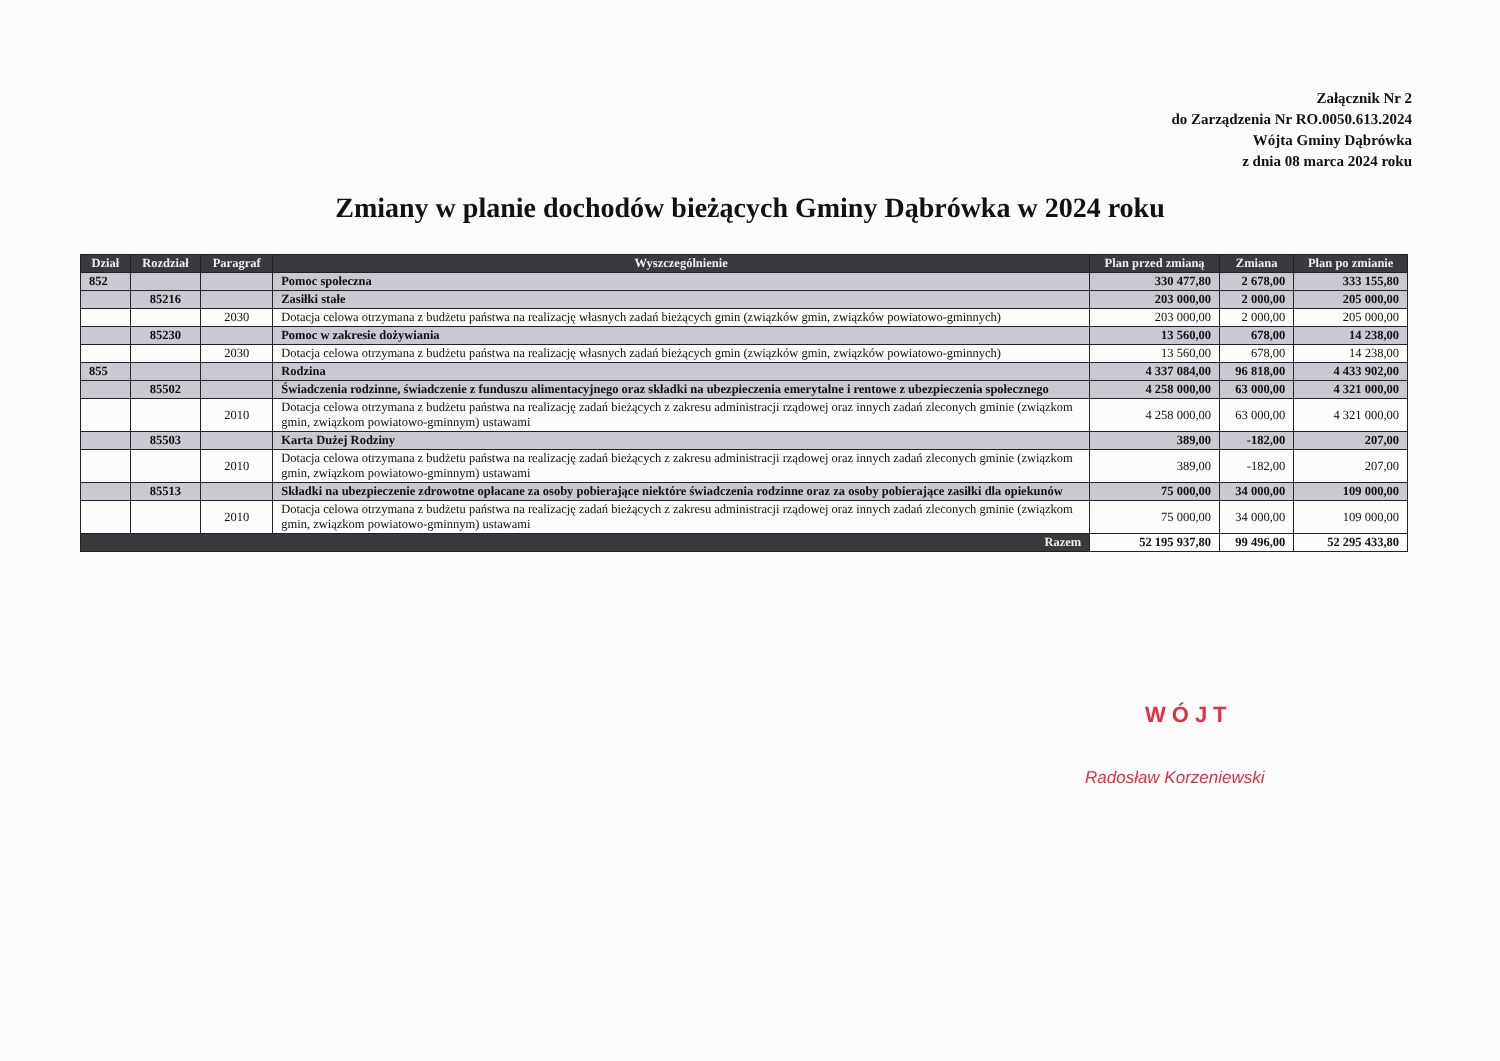Załącznik Nr 2
do Zarządzenia Nr RO.0050.613.2024
Wójta Gminy Dąbrówka
z dnia 08 marca 2024 roku
Zmiany w planie dochodów bieżących Gminy Dąbrówka w 2024 roku
| Dział | Rozdział | Paragraf | Wyszczególnienie | Plan przed zmianą | Zmiana | Plan po zmianie |
| --- | --- | --- | --- | --- | --- | --- |
| 852 | | | Pomoc społeczna | 330 477,80 | 2 678,00 | 333 155,80 |
| | 85216 | | Zasiłki stałe | 203 000,00 | 2 000,00 | 205 000,00 |
| | | 2030 | Dotacja celowa otrzymana z budżetu państwa na realizację własnych zadań bieżących gmin (związków gmin, związków powiatowo-gminnych) | 203 000,00 | 2 000,00 | 205 000,00 |
| | 85230 | | Pomoc w zakresie dożywiania | 13 560,00 | 678,00 | 14 238,00 |
| | | 2030 | Dotacja celowa otrzymana z budżetu państwa na realizację własnych zadań bieżących gmin (związków gmin, związków powiatowo-gminnych) | 13 560,00 | 678,00 | 14 238,00 |
| 855 | | | Rodzina | 4 337 084,00 | 96 818,00 | 4 433 902,00 |
| | 85502 | | Świadczenia rodzinne, świadczenie z funduszu alimentacyjnego oraz składki na ubezpieczenia emerytalne i rentowe z ubezpieczenia społecznego | 4 258 000,00 | 63 000,00 | 4 321 000,00 |
| | | 2010 | Dotacja celowa otrzymana z budżetu państwa na realizację zadań bieżących z zakresu administracji rządowej oraz innych zadań zleconych gminie (związkom gmin, związkom powiatowo-gminnym) ustawami | 4 258 000,00 | 63 000,00 | 4 321 000,00 |
| | 85503 | | Karta Dużej Rodziny | 389,00 | -182,00 | 207,00 |
| | | 2010 | Dotacja celowa otrzymana z budżetu państwa na realizację zadań bieżących z zakresu administracji rządowej oraz innych zadań zleconych gminie (związkom gmin, związkom powiatowo-gminnym) ustawami | 389,00 | -182,00 | 207,00 |
| | 85513 | | Składki na ubezpieczenie zdrowotne opłacane za osoby pobierające niektóre świadczenia rodzinne oraz za osoby pobierające zasiłki dla opiekunów | 75 000,00 | 34 000,00 | 109 000,00 |
| | | 2010 | Dotacja celowa otrzymana z budżetu państwa na realizację zadań bieżących z zakresu administracji rządowej oraz innych zadań zleconych gminie (związkom gmin, związkom powiatowo-gminnym) ustawami | 75 000,00 | 34 000,00 | 109 000,00 |
| Razem | | | | 52 195 937,80 | 99 496,00 | 52 295 433,80 |
WÓJT
Radosław Korzeniewski